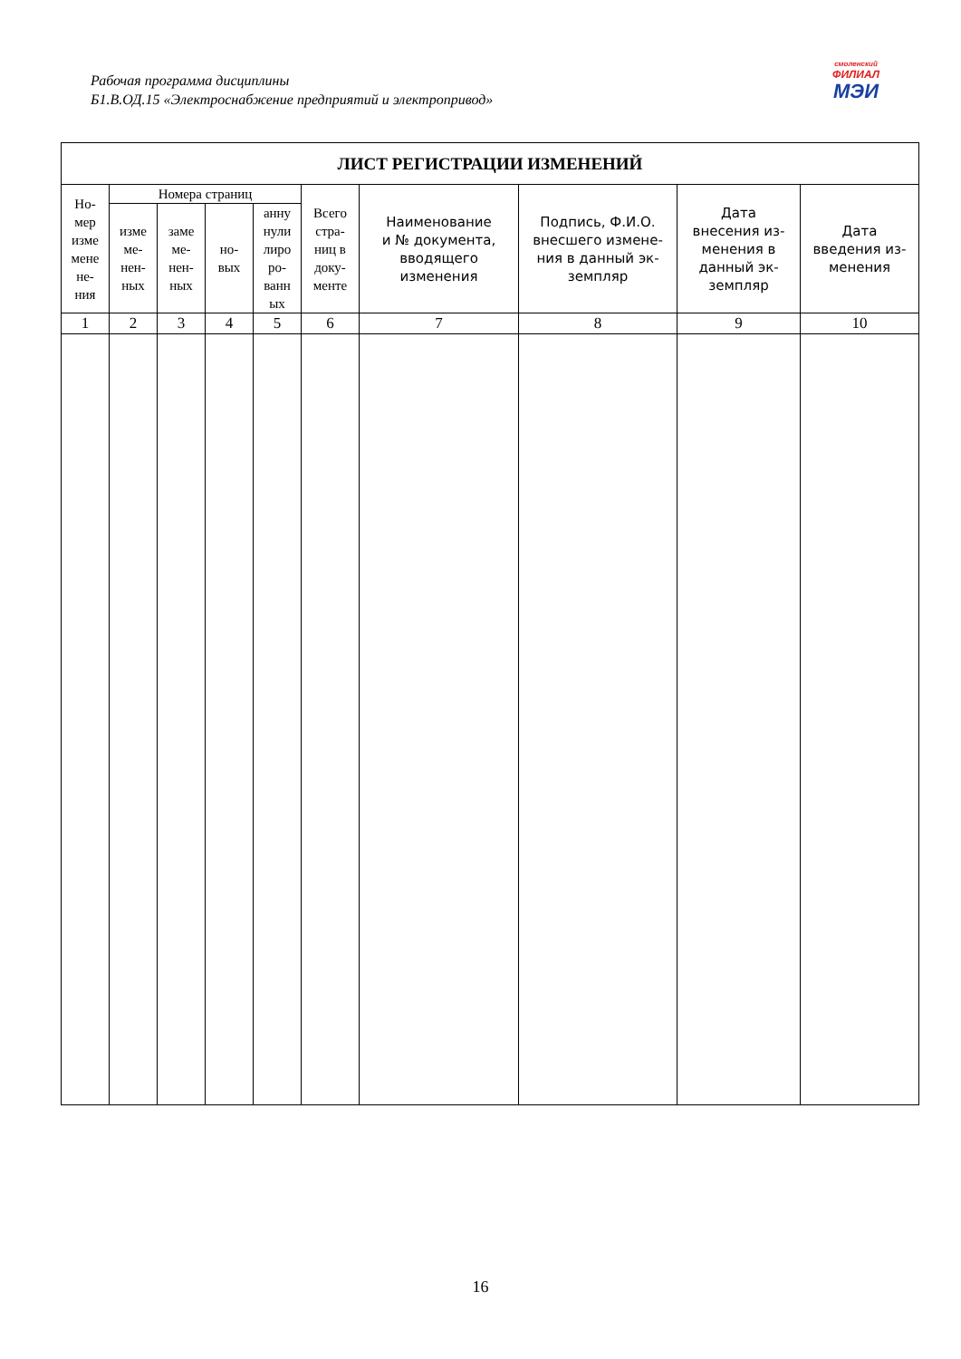Рабочая программа дисциплины
Б1.В.ОД.15 «Электроснабжение предприятий и электропривод»
смоленский
ФИЛИАЛ
МЭИ
| ЛИСТ РЕГИСТРАЦИИ ИЗМЕНЕНИЙ | | | | | | | | | |
| --- | --- | --- | --- | --- | --- | --- | --- | --- | --- |
| Но- мер изме мене не- ния | Номера страниц | | | | Всего стра- ниц в доку- менте | Наименование и № документа, вводящего изменения | Подпись, Ф.И.О. внесшего измене- ния в данный эк- земпляр | Дата внесения из- менения в данный эк- земпляр | Дата введения из- менения |
| | изме ме- нен- ных | заме ме- нен- ных | но- вых | анну нули лиро ро- ванн ых | | | | | |
| 1 | 2 | 3 | 4 | 5 | 6 | 7 | 8 | 9 | 10 |
16